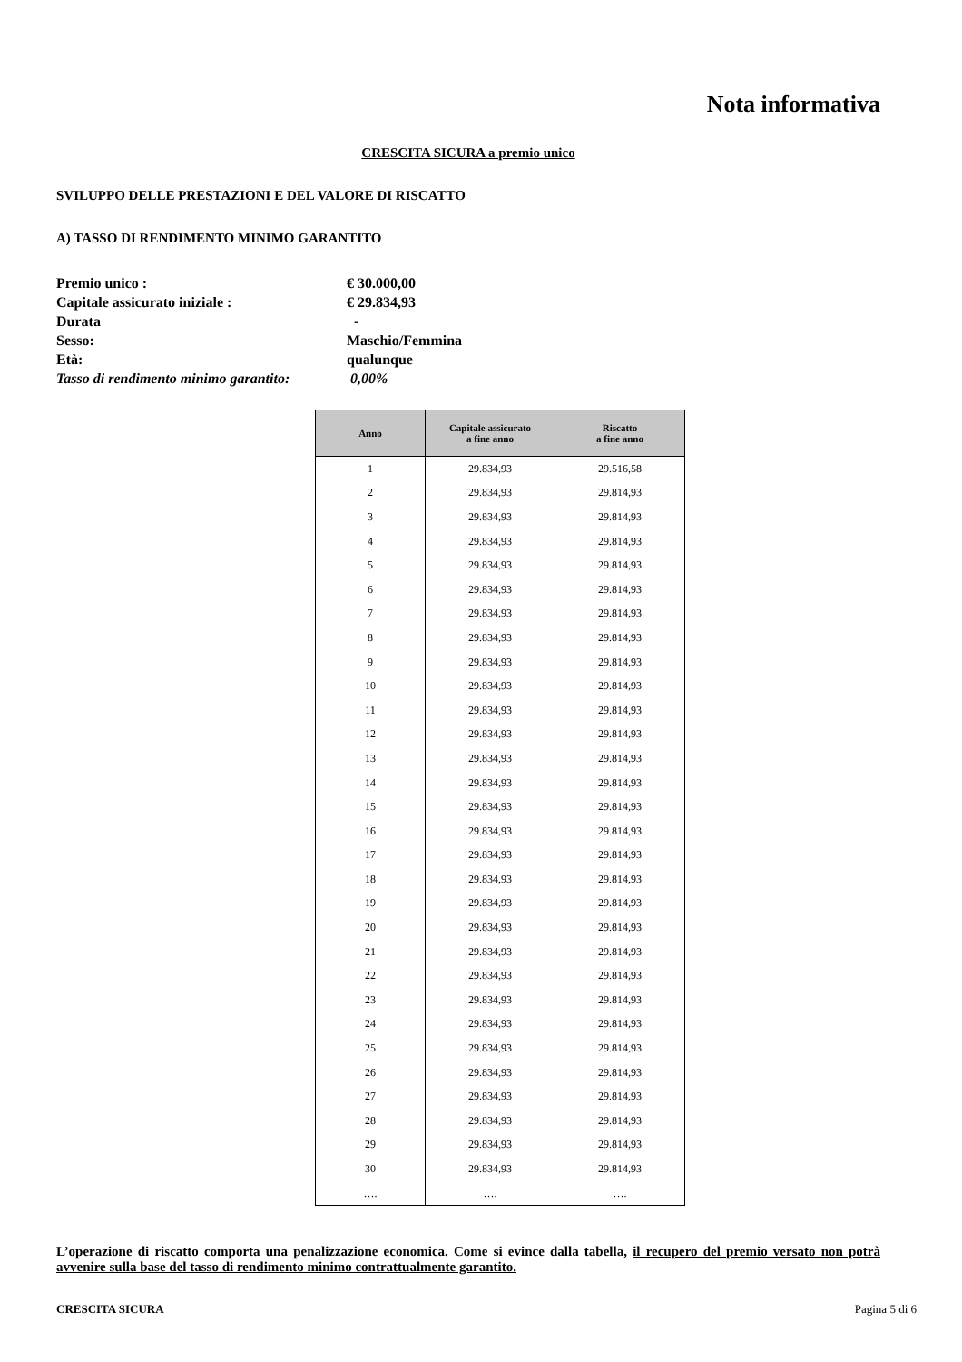Nota informativa
CRESCITA SICURA a premio unico
SVILUPPO DELLE PRESTAZIONI E DEL VALORE DI RISCATTO
A) TASSO DI RENDIMENTO MINIMO GARANTITO
Premio unico : € 30.000,00
Capitale assicurato iniziale : € 29.834,93
Durata -
Sesso: Maschio/Femmina
Età: qualunque
Tasso di rendimento minimo garantito: 0,00%
| Anno | Capitale assicurato a fine anno | Riscatto a fine anno |
| --- | --- | --- |
| 1 | 29.834,93 | 29.516,58 |
| 2 | 29.834,93 | 29.814,93 |
| 3 | 29.834,93 | 29.814,93 |
| 4 | 29.834,93 | 29.814,93 |
| 5 | 29.834,93 | 29.814,93 |
| 6 | 29.834,93 | 29.814,93 |
| 7 | 29.834,93 | 29.814,93 |
| 8 | 29.834,93 | 29.814,93 |
| 9 | 29.834,93 | 29.814,93 |
| 10 | 29.834,93 | 29.814,93 |
| 11 | 29.834,93 | 29.814,93 |
| 12 | 29.834,93 | 29.814,93 |
| 13 | 29.834,93 | 29.814,93 |
| 14 | 29.834,93 | 29.814,93 |
| 15 | 29.834,93 | 29.814,93 |
| 16 | 29.834,93 | 29.814,93 |
| 17 | 29.834,93 | 29.814,93 |
| 18 | 29.834,93 | 29.814,93 |
| 19 | 29.834,93 | 29.814,93 |
| 20 | 29.834,93 | 29.814,93 |
| 21 | 29.834,93 | 29.814,93 |
| 22 | 29.834,93 | 29.814,93 |
| 23 | 29.834,93 | 29.814,93 |
| 24 | 29.834,93 | 29.814,93 |
| 25 | 29.834,93 | 29.814,93 |
| 26 | 29.834,93 | 29.814,93 |
| 27 | 29.834,93 | 29.814,93 |
| 28 | 29.834,93 | 29.814,93 |
| 29 | 29.834,93 | 29.814,93 |
| 30 | 29.834,93 | 29.814,93 |
| …. | …. | …. |
L’operazione di riscatto comporta una penalizzazione economica. Come si evince dalla tabella, il recupero del premio versato non potrà avvenire sulla base del tasso di rendimento minimo contrattualmente garantito.
CRESCITA SICURA Pagina 5 di 6